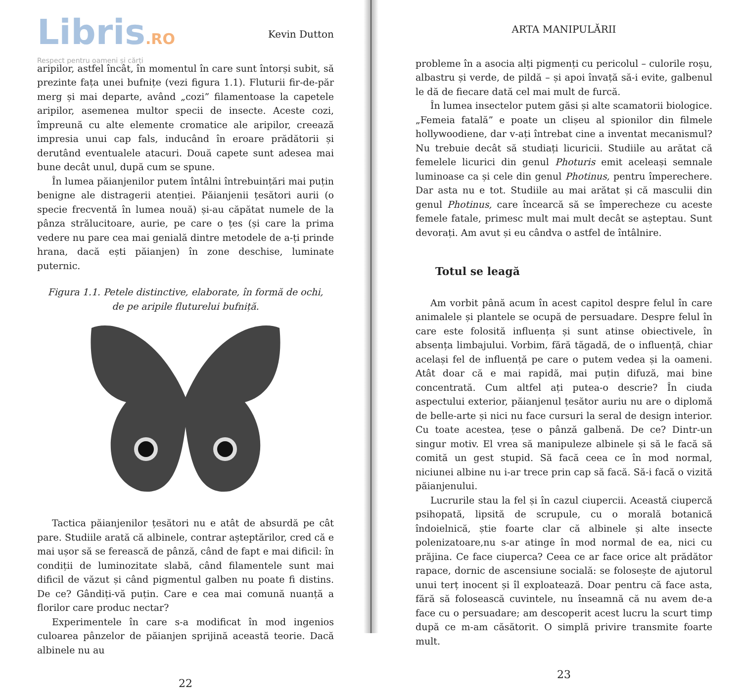Libris.RO
Respect pentru oameni și cărți
Kevin Dutton
aripilor, astfel încât, în momentul în care sunt întorși subit, să prezinte fața unei bufnițe (vezi figura 1.1). Fluturii fir-de-păr merg și mai departe, având „cozi” filamentoase la capetele aripilor, asemenea multor specii de insecte. Aceste cozi, împreună cu alte elemente cromatice ale aripilor, creează impresia unui cap fals, inducând în eroare prădătorii și derutând eventualele atacuri. Două capete sunt adesea mai bune decât unul, după cum se spune.
În lumea păianjenilor putem întâlni întrebuințări mai puțin benigne ale distragerii atenției. Păianjenii țesători aurii (o specie frecventă în lumea nouă) și-au căpătat numele de la pânza strălucitoare, aurie, pe care o țes (și care la prima vedere nu pare cea mai genială dintre metodele de a-ți prinde hrana, dacă ești păianjen) în zone deschise, luminate puternic.
Figura 1.1. Petele distinctive, elaborate, în formă de ochi, de pe aripile fluturelui bufniță.
Tactica păianjenilor țesători nu e atât de absurdă pe cât pare. Studiile arată că albinele, contrar așteptărilor, cred că e mai ușor să se ferească de pânză, când de fapt e mai dificil: în condiții de luminozitate slabă, când filamentele sunt mai dificil de văzut și când pigmentul galben nu poate fi distins. De ce? Gândiți-vă puțin. Care e cea mai comună nuanță a florilor care produc nectar?
Experimentele în care s-a modificat în mod ingenios culoarea pânzelor de păianjen sprijină această teorie. Dacă albinele nu au
22
ARTA MANIPULĂRII
probleme în a asocia alți pigmenți cu pericolul – culorile roșu, albastru și verde, de pildă – și apoi învață să-i evite, galbenul le dă de fiecare dată cel mai mult de furcă.
În lumea insectelor putem găsi și alte scamatorii biologice. „Femeia fatală” e poate un clișeu al spionilor din filmele hollywoodiene, dar v-ați întrebat cine a inventat mecanismul? Nu trebuie decât să studiați licuricii. Studiile au arătat că femelele licurici din genul Photuris emit aceleași semnale luminoase ca și cele din genul Photinus, pentru împerechere. Dar asta nu e tot. Studiile au mai arătat și că masculii din genul Photinus, care încearcă să se împerecheze cu aceste femele fatale, primesc mult mai mult decât se așteptau. Sunt devorați. Am avut și eu cândva o astfel de întâlnire.
Totul se leagă
Am vorbit până acum în acest capitol despre felul în care animalele și plantele se ocupă de persuadare. Despre felul în care este folosită influența și sunt atinse obiectivele, în absența limbajului. Vorbim, fără tăgadă, de o influență, chiar același fel de influență pe care o putem vedea și la oameni. Atât doar că e mai rapidă, mai puțin difuză, mai bine concentrată. Cum altfel ați putea-o descrie? În ciuda aspectului exterior, păianjenul țesător auriu nu are o diplomă de belle-arte și nici nu face cursuri la seral de design interior. Cu toate acestea, țese o pânză galbenă. De ce? Dintr-un singur motiv. El vrea să manipuleze albinele și să le facă să comită un gest stupid. Să facă ceea ce în mod normal, niciunei albine nu i-ar trece prin cap să facă. Să-i facă o vizită păianjenului.
Lucrurile stau la fel și în cazul ciupercii. Această ciupercă psihopată, lipsită de scrupule, cu o morală botanică îndoielnică, știe foarte clar că albinele și alte insecte polenizatoare,nu s-ar atinge în mod normal de ea, nici cu prăjina. Ce face ciuperca? Ceea ce ar face orice alt prădător rapace, dornic de ascensiune socială: se folosește de ajutorul unui terț inocent și îl exploatează. Doar pentru că face asta, fără să folosească cuvintele, nu înseamnă că nu avem de-a face cu o persuadare; am descoperit acest lucru la scurt timp după ce m-am căsătorit. O simplă privire transmite foarte mult.
23